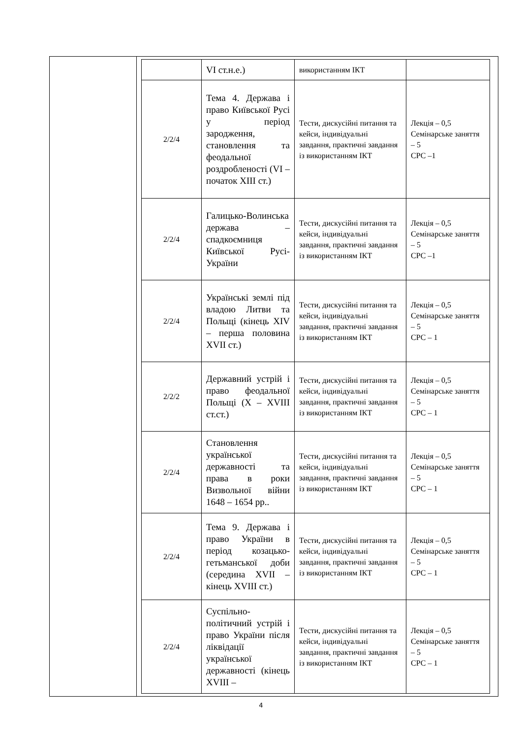| | / / VI ст.н.е.) / використанням ІКТ / / / 2/2/4 / Тема 4. Держава і право Київської Русі у період зародження, становлення та феодальної роздробленості (VI – початок XIII ст.) / Тести, дискусійні питання та кейси, індивідуальні завдання, практичні завдання із використанням ІКТ / Лекція – 0,5 Семінарське заняття – 5 СРС –1 / / 2/2/4 / Галицько-Волинська держава – спадкоємниця Київської Русі-України / Тести, дискусійні питання та кейси, індивідуальні завдання, практичні завдання із використанням ІКТ / Лекція – 0,5 Семінарське заняття – 5 СРС –1 / / 2/2/4 / Українські землі під владою Литви та Польщі (кінець XIV – перша половина XVII ст.) / Тести, дискусійні питання та кейси, індивідуальні завдання, практичні завдання із використанням ІКТ / Лекція – 0,5 Семінарське заняття – 5 СРС – 1 / / 2/2/2 / Державний устрій і право феодальної Польщі (X – XVIII ст.ст.) / Тести, дискусійні питання та кейси, індивідуальні завдання, практичні завдання із використанням ІКТ / Лекція – 0,5 Семінарське заняття – 5 СРС – 1 / / 2/2/4 / Становлення української державності та права в роки Визвольної війни 1648 – 1654 рр.. / Тести, дискусійні питання та кейси, індивідуальні завдання, практичні завдання із використанням ІКТ / Лекція – 0,5 Семінарське заняття – 5 СРС – 1 / / 2/2/4 / Тема 9. Держава і право України в період козацько-гетьманської доби (середина XVII – кінець XVIII ст.) / Тести, дискусійні питання та кейси, індивідуальні завдання, практичні завдання із використанням ІКТ / Лекція – 0,5 Семінарське заняття – 5 СРС – 1 / / 2/2/4 / Суспільно-політичний устрій і право України після ліквідації української державності (кінець XVIII – / Тести, дискусійні питання та кейси, індивідуальні завдання, практичні завдання із використанням ІКТ / Лекція – 0,5 Семінарське заняття – 5 СРС – 1 / |
4